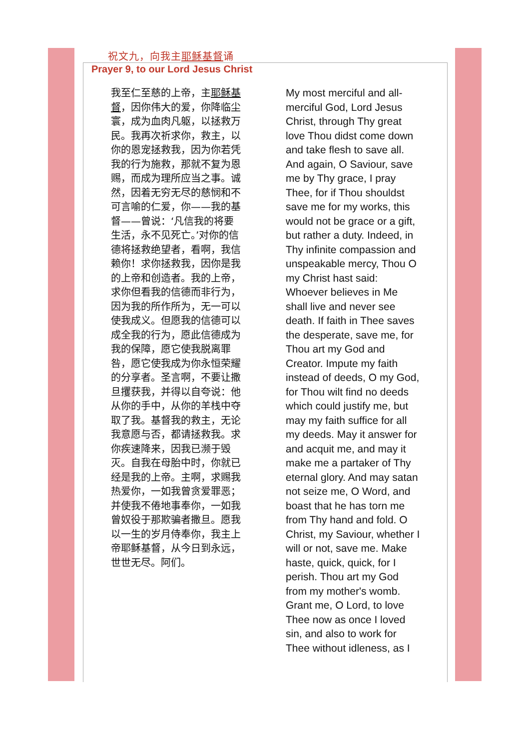祝文九，向我主耶稣基督诵
Prayer 9, to our Lord Jesus Christ
我至仁至慈的上帝，主耶稣基督，因你伟大的爱，你降临尘寰，成为血肉凡躯，以拯救万民。我再次祈求你，救主，以你的恩宠拯救我，因为你若凭我的行为施救，那就不复为恩赐，而成为理所应当之事。诚然，因着无穷无尽的慈悯和不可言喻的仁爱，你——我的基督——曾说：‘凡信我的将要生活，永不见死亡。’对你的信德将拯救绝望者，看啊，我信赖你！求你拯救我，因你是我的上帝和创造者。我的上帝，求你但看我的信德而非行为，因为我的所作所为，无一可以使我成义。但愿我的信德可以成全我的行为，愿此信德成为我的保障，愿它使我脱离罪咎，愿它使我成为你永恒荣耀的分享者。圣言啊，不要让撒旦攫获我，并得以自夸说：他从你的手中，从你的羊栈中夺取了我。基督我的救主，无论我意愿与否，都请拯救我。求你疾速降来，因我已濒于毁灭。自我在母胎中时，你就已经是我的上帝。主啊，求赐我热爱你，一如我曾贪爱罪恶；并使我不倦地事奉你，一如我曾奴役于那欺骗者撒旦。愿我以一生的岁月侍奉你，我主上帝耶稣基督，从今日到永远，世世无尽。阿们。
My most merciful and all-merciful God, Lord Jesus Christ, through Thy great love Thou didst come down and take flesh to save all. And again, O Saviour, save me by Thy grace, I pray Thee, for if Thou shouldst save me for my works, this would not be grace or a gift, but rather a duty. Indeed, in Thy infinite compassion and unspeakable mercy, Thou O my Christ hast said: Whoever believes in Me shall live and never see death. If faith in Thee saves the desperate, save me, for Thou art my God and Creator. Impute my faith instead of deeds, O my God, for Thou wilt find no deeds which could justify me, but may my faith suffice for all my deeds. May it answer for and acquit me, and may it make me a partaker of Thy eternal glory. And may satan not seize me, O Word, and boast that he has torn me from Thy hand and fold. O Christ, my Saviour, whether I will or not, save me. Make haste, quick, quick, for I perish. Thou art my God from my mother's womb. Grant me, O Lord, to love Thee now as once I loved sin, and also to work for Thee without idleness, as I